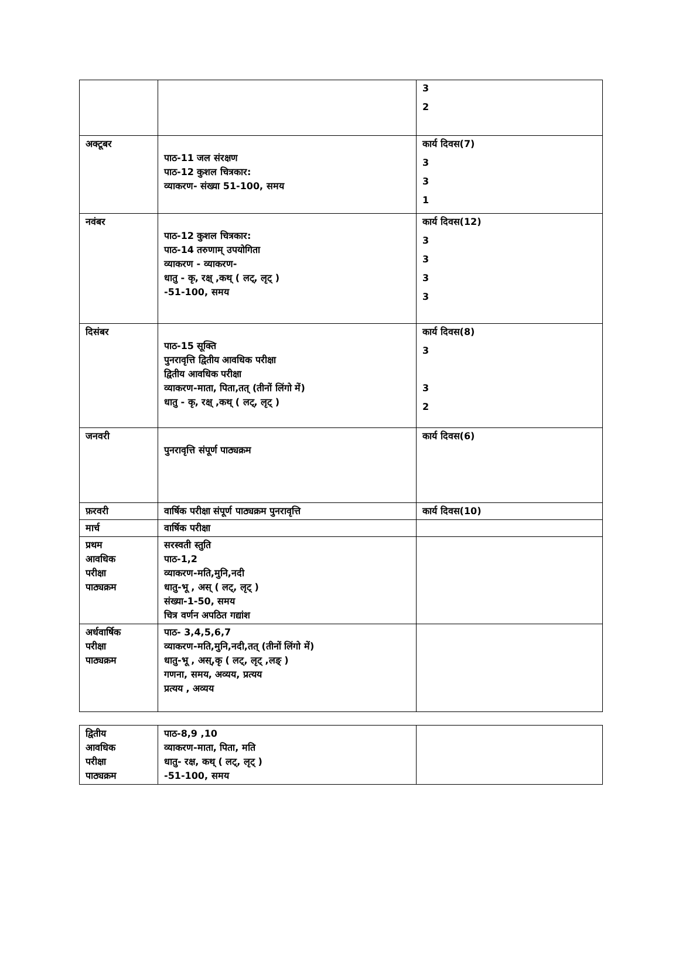| | | 3 2 |
| अक्टूबर | पाठ-11 जल संरक्षण पाठ-12 कुशल चित्रकार: व्याकरण- संख्या 51-100, समय | कार्य दिवस(7) 3 3 1 |
| नवंबर | पाठ-12 कुशल चित्रकार: पाठ-14 तरुणाम् उपयोगिता व्याकरण - व्याकरण- धातु - कृ, रक्ष् ,कथ् ( लट्, लृट् ) -51-100, समय | कार्य दिवस(12) 3 3 3 3 |
| दिसंबर | पाठ-15 सूक्ति पुनरावृत्ति द्वितीय आवधिक परीक्षा द्वितीय आवधिक परीक्षा व्याकरण-माता, पिता,तत् (तीनों लिंगो में) धातु - कृ, रक्ष् ,कथ् ( लट्, लृट् ) | कार्य दिवस(8) 3 3 2 |
| जनवरी | पुनरावृत्ति संपूर्ण पाठ्यक्रम | कार्य दिवस(6) |
| फ़रवरी | वार्षिक परीक्षा संपूर्ण पाठ्यक्रम पुनरावृत्ति | कार्य दिवस(10) |
| मार्च | वार्षिक परीक्षा | |
| प्रथम आवधिक परीक्षा पाठ्यक्रम | सरस्वती स्तुति पाठ-1,2 व्याकरण-मति,मुनि,नदी धातु-भू , अस् ( लट्, लृट् ) संख्या-1-50, समय चित्र वर्णन अपठित गद्यांश | |
| अर्धवार्षिक परीक्षा पाठ्यक्रम | पाठ- 3,4,5,6,7 व्याकरण-मति,मुनि,नदी,तत् (तीनों लिंगो में) धातु-भू , अस्,कृ ( लट्, लृट् ,लङ् ) गणना, समय, अव्यय, प्रत्यय प्रत्यय , अव्यय | |
| द्वितीय आवधिक परीक्षा पाठ्यक्रम | पाठ-8,9 ,10 व्याकरण-माता, पिता, मति धातु- रक्ष, कथ् ( लट्, लृट् ) -51-100, समय | |